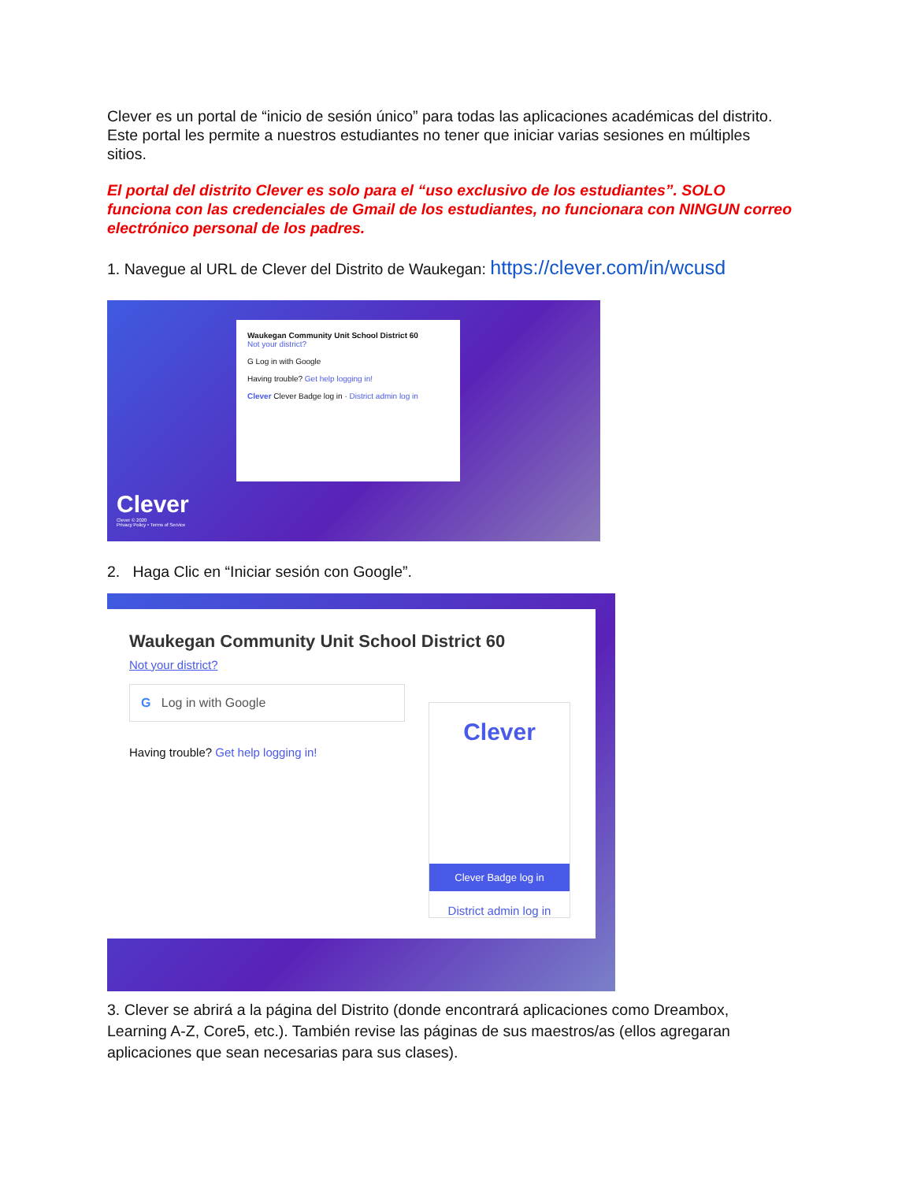Clever es un portal de “inicio de sesión único” para todas las aplicaciones académicas del distrito. Este portal les permite a nuestros estudiantes no tener que iniciar varias sesiones en múltiples sitios.
El portal del distrito Clever es solo para el “uso exclusivo de los estudiantes”. SOLO funciona con las credenciales de Gmail de los estudiantes, no funcionara con NINGUN correo electrónico personal de los padres.
1. Navegue al URL de Clever del Distrito de Waukegan: https://clever.com/in/wcusd
Waukegan Community Unit School District 60
Not your district?
G Log in with Google
Having trouble? Get help logging in!
Clever Clever Badge log in · District admin log in
Clever
Clever © 2020
Privacy Policy • Terms of Service
2. Haga Clic en “Iniciar sesión con Google”.
Waukegan Community Unit School District 60
Not your district?
G Log in with Google
Having trouble? Get help logging in!
Clever
Clever Badge log in
District admin log in
3. Clever se abrirá a la página del Distrito (donde encontrará aplicaciones como Dreambox, Learning A-Z, Core5, etc.). También revise las páginas de sus maestros/as (ellos agregaran aplicaciones que sean necesarias para sus clases).